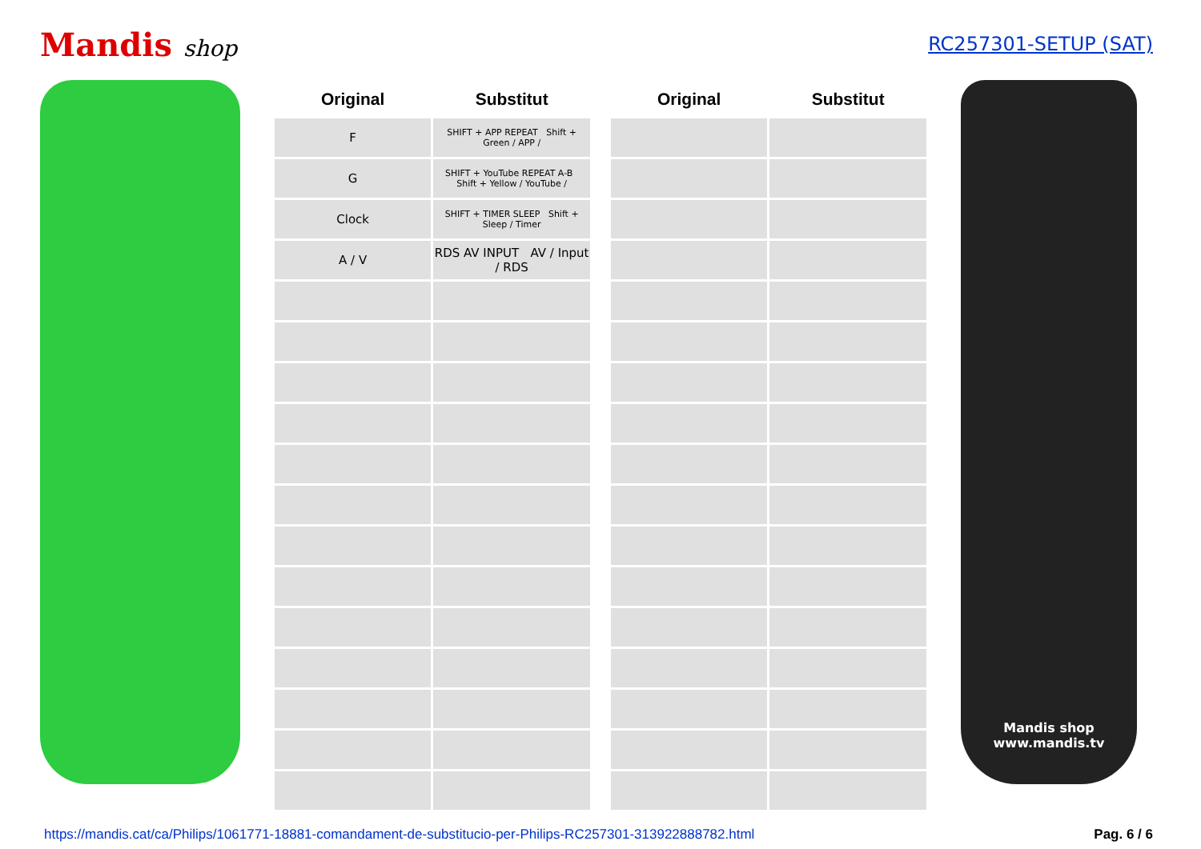Mandis shop
RC257301-SETUP (SAT)
| Original | Substitut |
| --- | --- |
| F | SHIFT + APP REPEAT Shift + Green / APP / |
| G | SHIFT + YouTube REPEAT A-B Shift + Yellow / YouTube / |
| Clock | SHIFT + TIMER SLEEP Shift + Sleep / Timer |
| A / V | RDS AV INPUT AV / Input / RDS |
| Original | Substitut |
| --- | --- |
Mandis shop
www.mandis.tv
https://mandis.cat/ca/Philips/1061771-18881-comandament-de-substitucio-per-Philips-RC257301-313922888782.html Pag. 6 / 6